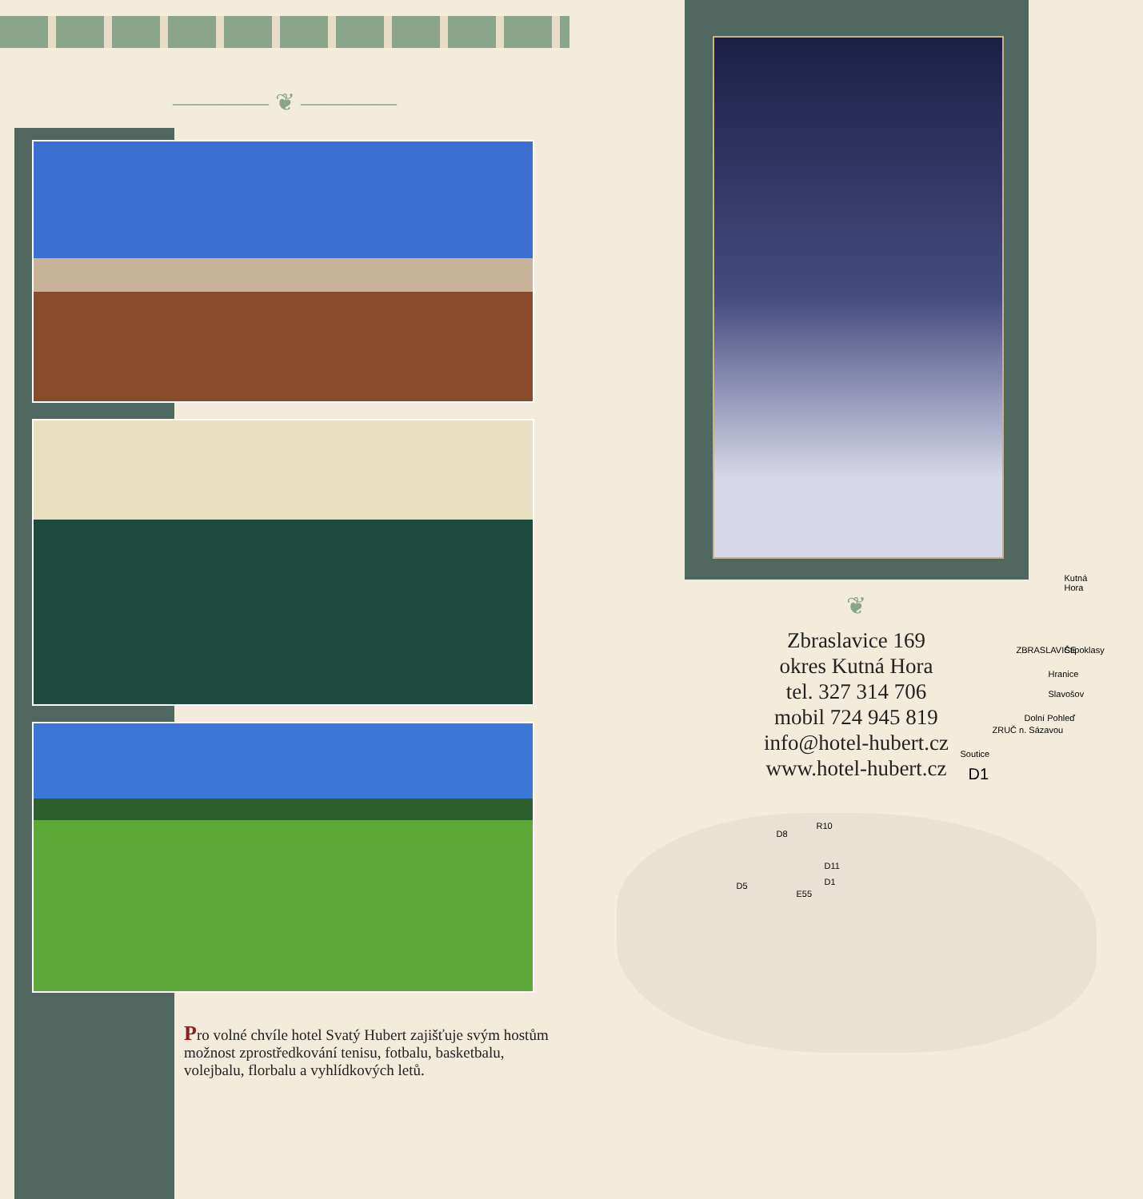———— ❦ ————
Pro volné chvíle hotel Svatý Hubert zajišťuje svým hostům možnost zprostředkování tenisu, fotbalu, basketbalu, volejbalu, florbalu a vyhlídkových letů.
❦
Zbraslavice 169
okres Kutná Hora
tel. 327 314 706
mobil 724 945 819
info@hotel-hubert.cz
www.hotel-hubert.cz
Kutná Hora
ZBRASLAVICE Štipoklasy
Hranice
Slavošov
Dolní Pohleď
ZRUČ n. Sázavou
Soutice
D1
D8
R10
D11
D1 D5
E55